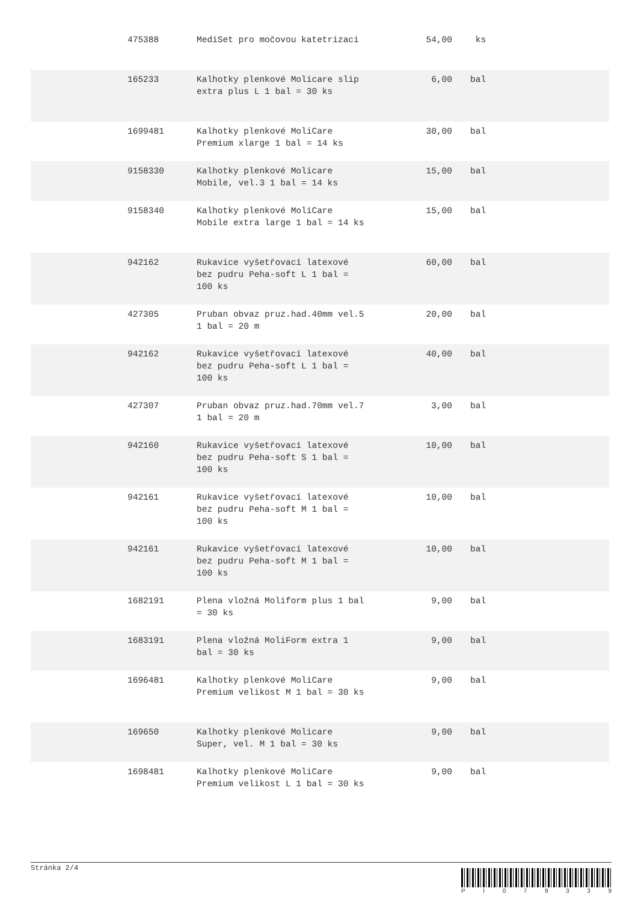| | 475388 | MediSet pro močovou katetrizaci | 54,00 | ks |
| | 165233 | Kalhotky plenkové Molicare slip extra plus L 1 bal = 30 ks | 6,00 | bal |
| | 1699481 | Kalhotky plenkové MoliCare Premium xlarge 1 bal = 14 ks | 30,00 | bal |
| | 9158330 | Kalhotky plenkové Molicare Mobile, vel.3 1 bal = 14 ks | 15,00 | bal |
| | 9158340 | Kalhotky plenkové MoliCare Mobile extra large 1 bal = 14 ks | 15,00 | bal |
| | 942162 | Rukavice vyšetřovací latexové bez pudru Peha-soft L 1 bal = 100 ks | 60,00 | bal |
| | 427305 | Pruban obvaz pruz.had.40mm vel.5 1 bal = 20 m | 20,00 | bal |
| | 942162 | Rukavice vyšetřovací latexové bez pudru Peha-soft L 1 bal = 100 ks | 40,00 | bal |
| | 427307 | Pruban obvaz pruz.had.70mm vel.7 1 bal = 20 m | 3,00 | bal |
| | 942160 | Rukavice vyšetřovací latexové bez pudru Peha-soft S 1 bal = 100 ks | 10,00 | bal |
| | 942161 | Rukavice vyšetřovací latexové bez pudru Peha-soft M 1 bal = 100 ks | 10,00 | bal |
| | 942161 | Rukavice vyšetřovací latexové bez pudru Peha-soft M 1 bal = 100 ks | 10,00 | bal |
| | 1682191 | Plena vložná Moliform plus 1 bal = 30 ks | 9,00 | bal |
| | 1683191 | Plena vložná MoliForm extra 1 bal = 30 ks | 9,00 | bal |
| | 1696481 | Kalhotky plenkové MoliCare Premium velikost M 1 bal = 30 ks | 9,00 | bal |
| | 169650 | Kalhotky plenkové Molicare Super, vel. M 1 bal = 30 ks | 9,00 | bal |
| | 1698481 | Kalhotky plenkové MoliCare Premium velikost L 1 bal = 30 ks | 9,00 | bal |
Stránka 2/4
P I 0 7 9 3 3 9